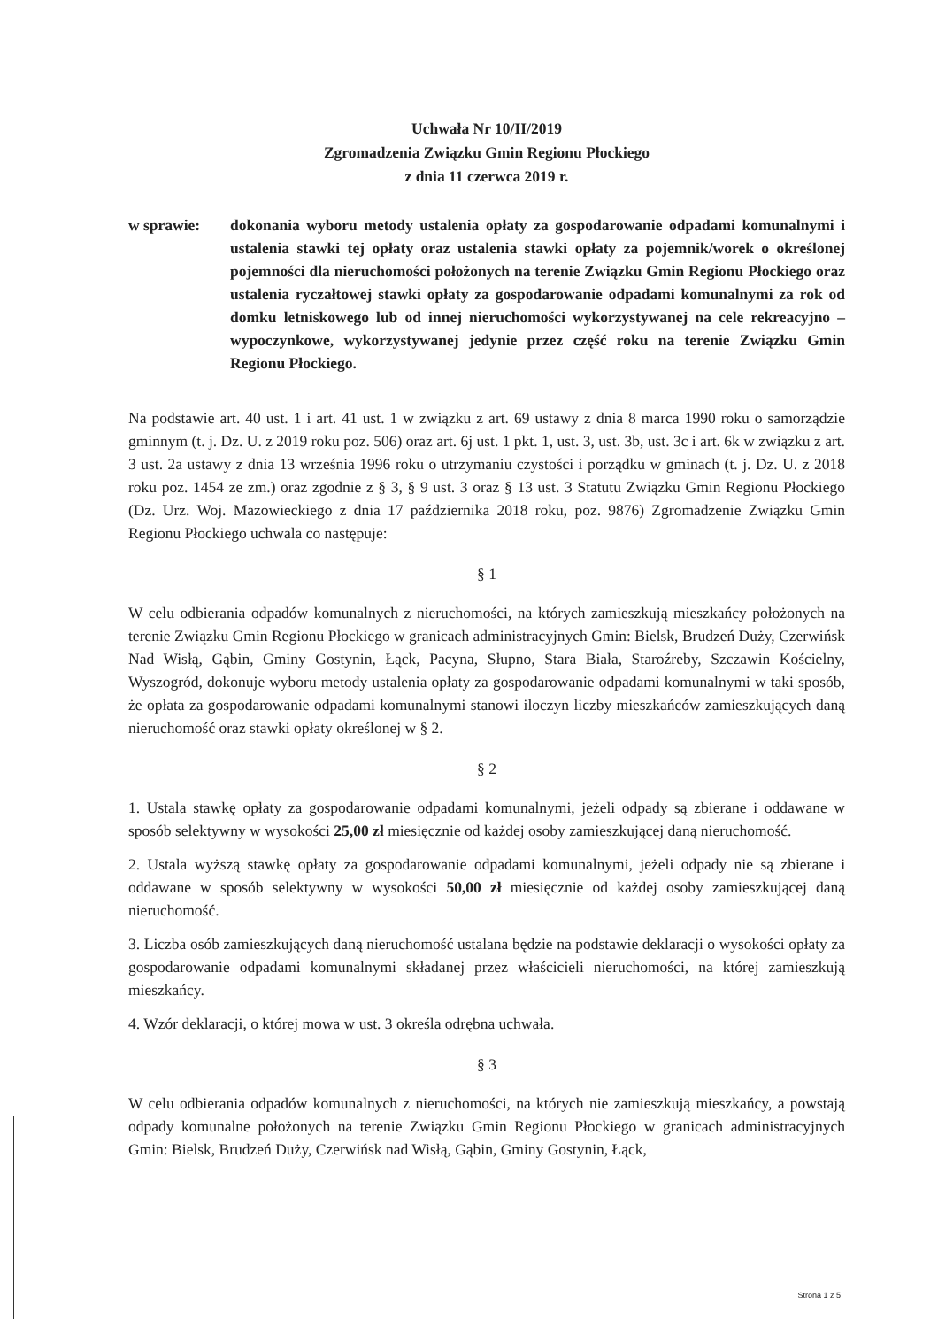Uchwała Nr 10/II/2019
Zgromadzenia Związku Gmin Regionu Płockiego
z dnia 11 czerwca 2019 r.
w sprawie: dokonania wyboru metody ustalenia opłaty za gospodarowanie odpadami komunalnymi i ustalenia stawki tej opłaty oraz ustalenia stawki opłaty za pojemnik/worek o określonej pojemności dla nieruchomości położonych na terenie Związku Gmin Regionu Płockiego oraz ustalenia ryczałtowej stawki opłaty za gospodarowanie odpadami komunalnymi za rok od domku letniskowego lub od innej nieruchomości wykorzystywanej na cele rekreacyjno – wypoczynkowe, wykorzystywanej jedynie przez część roku na terenie Związku Gmin Regionu Płockiego.
Na podstawie art. 40 ust. 1 i art. 41 ust. 1 w związku z art. 69 ustawy z dnia 8 marca 1990 roku o samorządzie gminnym (t. j. Dz. U. z 2019 roku poz. 506) oraz art. 6j ust. 1 pkt. 1, ust. 3, ust. 3b, ust. 3c i art. 6k w związku z art. 3 ust. 2a ustawy z dnia 13 września 1996 roku o utrzymaniu czystości i porządku w gminach (t. j. Dz. U. z 2018 roku poz. 1454 ze zm.) oraz zgodnie z § 3, § 9 ust. 3 oraz § 13 ust. 3 Statutu Związku Gmin Regionu Płockiego (Dz. Urz. Woj. Mazowieckiego z dnia 17 października 2018 roku, poz. 9876) Zgromadzenie Związku Gmin Regionu Płockiego uchwala co następuje:
§ 1
W celu odbierania odpadów komunalnych z nieruchomości, na których zamieszkują mieszkańcy położonych na terenie Związku Gmin Regionu Płockiego w granicach administracyjnych Gmin: Bielsk, Brudzeń Duży, Czerwińsk Nad Wisłą, Gąbin, Gminy Gostynin, Łąck, Pacyna, Słupno, Stara Biała, Staroźreby, Szczawin Kościelny, Wyszogród, dokonuje wyboru metody ustalenia opłaty za gospodarowanie odpadami komunalnymi w taki sposób, że opłata za gospodarowanie odpadami komunalnymi stanowi iloczyn liczby mieszkańców zamieszkujących daną nieruchomość oraz stawki opłaty określonej w § 2.
§ 2
1. Ustala stawkę opłaty za gospodarowanie odpadami komunalnymi, jeżeli odpady są zbierane i oddawane w sposób selektywny w wysokości 25,00 zł miesięcznie od każdej osoby zamieszkującej daną nieruchomość.
2. Ustala wyższą stawkę opłaty za gospodarowanie odpadami komunalnymi, jeżeli odpady nie są zbierane i oddawane w sposób selektywny w wysokości 50,00 zł miesięcznie od każdej osoby zamieszkującej daną nieruchomość.
3. Liczba osób zamieszkujących daną nieruchomość ustalana będzie na podstawie deklaracji o wysokości opłaty za gospodarowanie odpadami komunalnymi składanej przez właścicieli nieruchomości, na której zamieszkują mieszkańcy.
4. Wzór deklaracji, o której mowa w ust. 3 określa odrębna uchwała.
§ 3
W celu odbierania odpadów komunalnych z nieruchomości, na których nie zamieszkują mieszkańcy, a powstają odpady komunalne położonych na terenie Związku Gmin Regionu Płockiego w granicach administracyjnych Gmin: Bielsk, Brudzeń Duży, Czerwińsk nad Wisłą, Gąbin, Gminy Gostynin, Łąck,
Strona 1 z 5